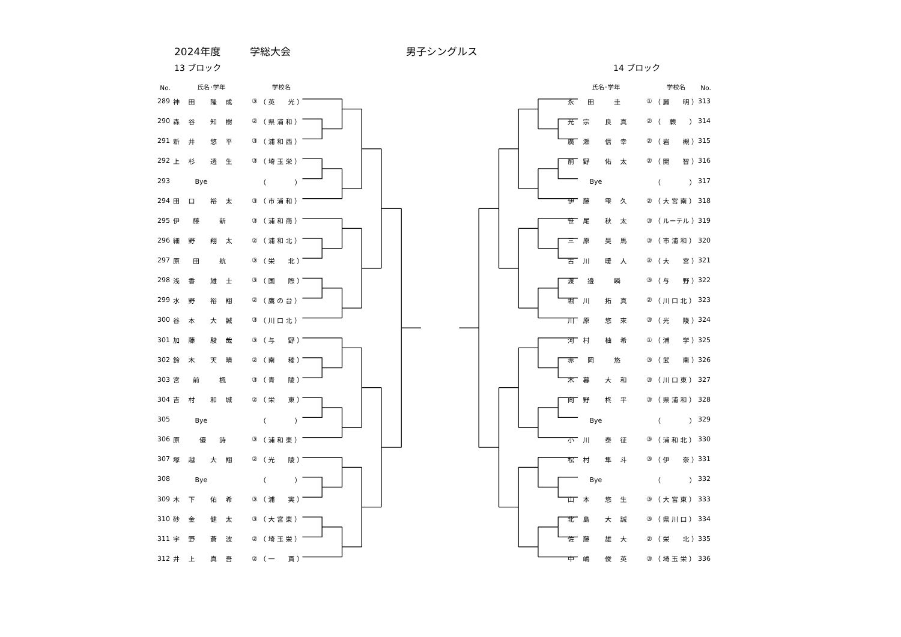2024年度 学総大会 男子シングルス
13 ブロック 14 ブロック
| No. | 氏名･学年 | | 学校名 |
| --- | --- | --- | --- |
| 289 | 神 田 隆 成 | ③ | （ 英 光 ） |
| 290 | 森 谷 知 樹 | ② | （ 県 浦 和 ） |
| 291 | 新 井 悠 平 | ③ | （ 浦 和 西 ） |
| 292 | 上 杉 透 生 | ③ | （ 埼 玉 栄 ） |
| 293 | Bye | | （ ） |
| 294 | 田 口 裕 太 | ③ | （ 市 浦 和 ） |
| 295 | 伊 藤 新 | ③ | （ 浦 和 商 ） |
| 296 | 細 野 翔 太 | ② | （ 浦 和 北 ） |
| 297 | 原 田 航 | ③ | （ 栄 北 ） |
| 298 | 浅 香 雄 士 | ③ | （ 国 際 ） |
| 299 | 水 野 裕 翔 | ② | （ 鷹 の 台 ） |
| 300 | 谷 本 大 誠 | ③ | （ 川 口 北 ） |
| 301 | 加 藤 駿 哉 | ③ | （ 与 野 ） |
| 302 | 鈴 木 天 晴 | ② | （ 南 稜 ） |
| 303 | 宮 前 楓 | ③ | （ 青 陵 ） |
| 304 | 吉 村 和 城 | ② | （ 栄 東 ） |
| 305 | Bye | | （ ） |
| 306 | 原 優 詩 | ③ | （ 浦 和 東 ） |
| 307 | 塚 越 大 翔 | ② | （ 光 陵 ） |
| 308 | Bye | | （ ） |
| 309 | 木 下 佑 希 | ③ | （ 浦 実 ） |
| 310 | 砂 金 健 太 | ③ | （ 大 宮 東 ） |
| 311 | 宇 野 蒼 波 | ② | （ 埼 玉 栄 ） |
| 312 | 井 上 真 吾 | ② | （ 一 貫 ） |
| 氏名･学年 | | 学校名 | No. |
| --- | --- | --- | --- |
| 永 田 圭 | ① | （ 麗 明 ） | 313 |
| 光 宗 良 真 | ② | （ 蕨 ） | 314 |
| 廣 瀬 信 幸 | ② | （ 岩 槻 ） | 315 |
| 前 野 佑 太 | ② | （ 開 智 ） | 316 |
| Bye | | （ ） | 317 |
| 伊 藤 雫 久 | ② | （ 大 宮 南 ） | 318 |
| 笹 尾 秋 太 | ③ | （ ルーテル ） | 319 |
| 三 原 昊 馬 | ③ | （ 市 浦 和 ） | 320 |
| 古 川 暖 人 | ② | （ 大 宮 ） | 321 |
| 渡 邉 瞬 | ③ | （ 与 野 ） | 322 |
| 堀 川 拓 真 | ② | （ 川 口 北 ） | 323 |
| 川 原 悠 來 | ③ | （ 光 陵 ） | 324 |
| 河 村 柚 希 | ① | （ 浦 学 ） | 325 |
| 赤 岡 悠 | ③ | （ 武 南 ） | 326 |
| 木 暮 大 和 | ③ | （ 川 口 東 ） | 327 |
| 向 野 柊 平 | ③ | （ 県 浦 和 ） | 328 |
| Bye | | （ ） | 329 |
| 小 川 泰 征 | ③ | （ 浦 和 北 ） | 330 |
| 松 村 隼 斗 | ③ | （ 伊 奈 ） | 331 |
| Bye | | （ ） | 332 |
| 山 本 悠 生 | ③ | （ 大 宮 東 ） | 333 |
| 北 島 大 誠 | ③ | （ 県 川 口 ） | 334 |
| 佐 藤 雄 大 | ② | （ 栄 北 ） | 335 |
| 中 嶋 俊 英 | ③ | （ 埼 玉 栄 ） | 336 |